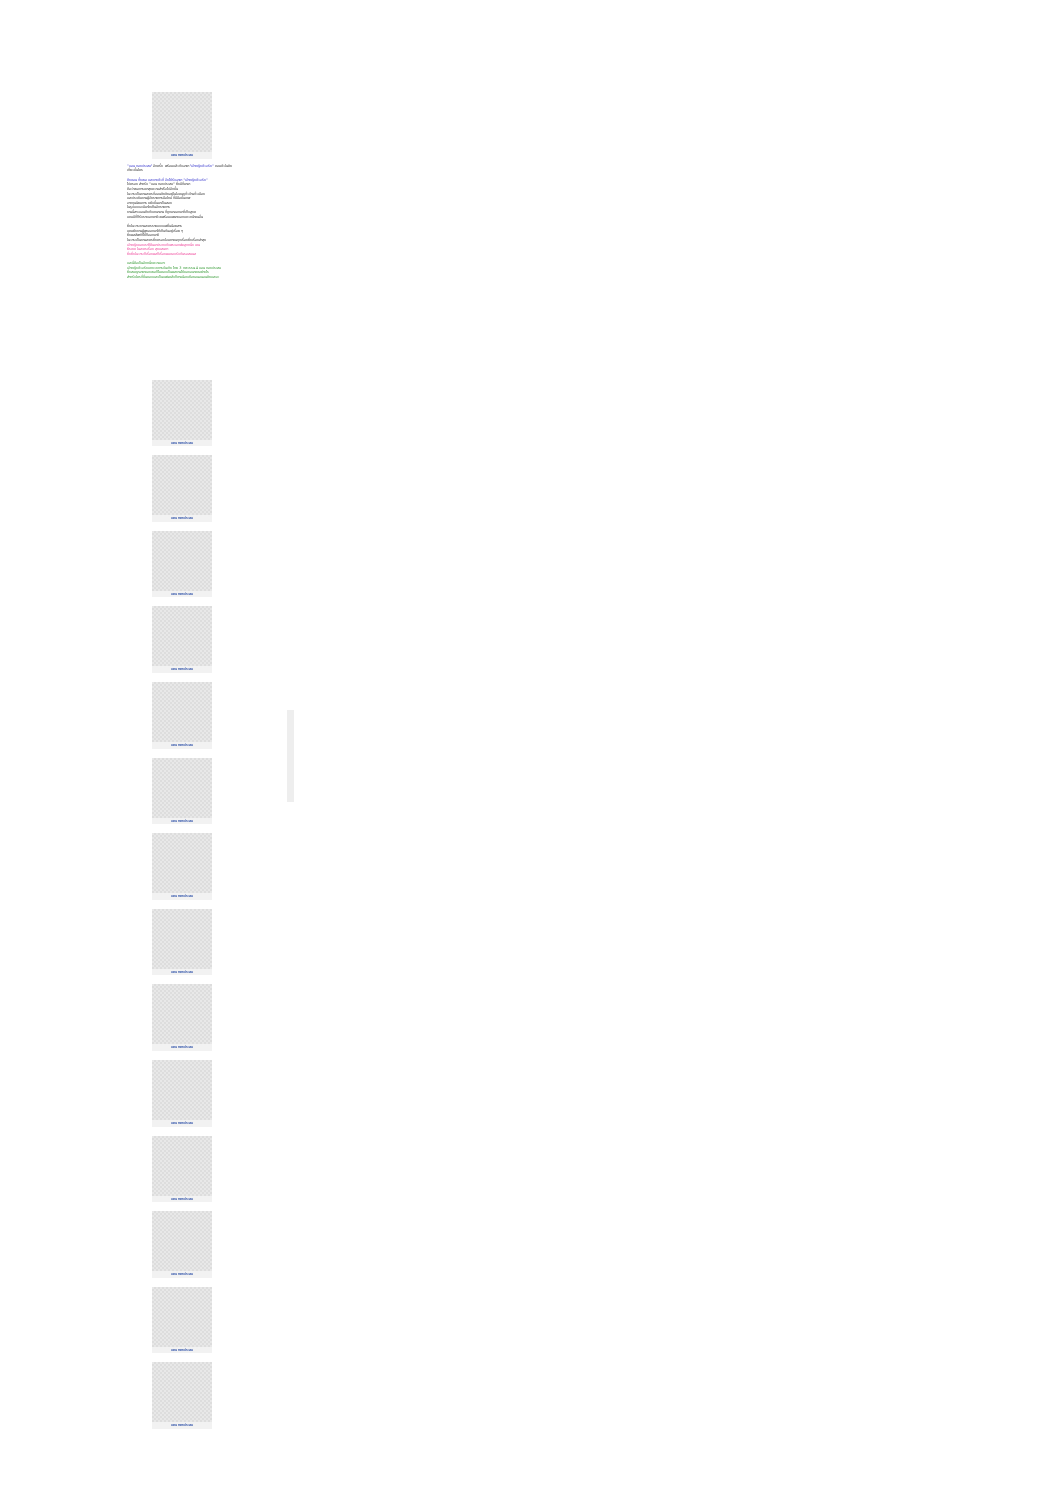แอน ทองประสม
"แอน ทองประสม" อีกครั้ง พร้อมแล้วกับฉายา "เจ้าหญิงตัวจริง" ถอมตัวในคิดเที่ยวขั้นใคร
ถึงตอน ทั้งเธอ และบางตัวที่ จึงได้รับฉายา "เจ้าหญิงตัวจริง"
ไปครอง สำหรับ "แอน ทองประสม" ซึ่งมีที่มามา
ถือว่าเธอการเขาสุดความสำเร็จไปอีกขั้น
ในวาระเป็นงานละครที่ออนติดติดอยู่ในใจคนดูทั่วบ้านทั่วเมือง
และประเดิมงานผู้จัดรายการมือใหม่ ที่มีมือขั้นเทพ
จากทุนนิยมการ ขยับขึ้นมาเป็นสอง
ในรูปแบบจะมีมาใหเห็นอีกรายการ
งานนี้สาวแอนถึงกับเหนามาน ที่ถูกมาออกมาที่เก็บสูงค
แถมมีที่ก็รับรางเอกคาด้วยพร้อมแพนางเอกแถวหน้าคนอื่น
ซึ่งในวาระงานละครรายแบบแฟชั่นน้อยสาร
แถมยังงานผู้พูดออกมาให้เห็นกันอยู่เรื่อย ๆ
ซึ่งผลลัพท์ที่ได้ก็ออกมาดี
ในวาระเป็นงานละครซึ่งครองใจมหาชนทุกเรื่องซึ่งเรื่องล่าสุด
เจ้าหญิงของเราก็คืนมาประกบกับพระเอกพ่อลูกหนึ่ง เคน
ธีรเดช ในละครเรื่อง สุดแสนหา
ซึ่งซึ่งในวาระก็เรื่องผลก็เรื่องผมตอบรับกันรอสมนล
และนี่คือเป็นอีกหนึ่งความเจาะ
เจ้าหญิงตัวจริงแหงวงการบันเทิง ไทย 3 ทศวรรษ 4 แอน ทองประสม
ซึ่งสมญาฉายาของเธอก็ไมคอบเป็นผลงานได้ของอนาคตอย่างไร
สำหรับใครที่ชื่นชอบและเป็นแฟนคลับก็ตามน้องเดือดอนอนอนคิดและจะ
แอน ทองประสม
แอน ทองประสม
แอน ทองประสม
แอน ทองประสม
แอน ทองประสม
แอน ทองประสม
แอน ทองประสม
แอน ทองประสม
แอน ทองประสม
แอน ทองประสม
แอน ทองประสม
แอน ทองประสม
แอน ทองประสม
แอน ทองประสม